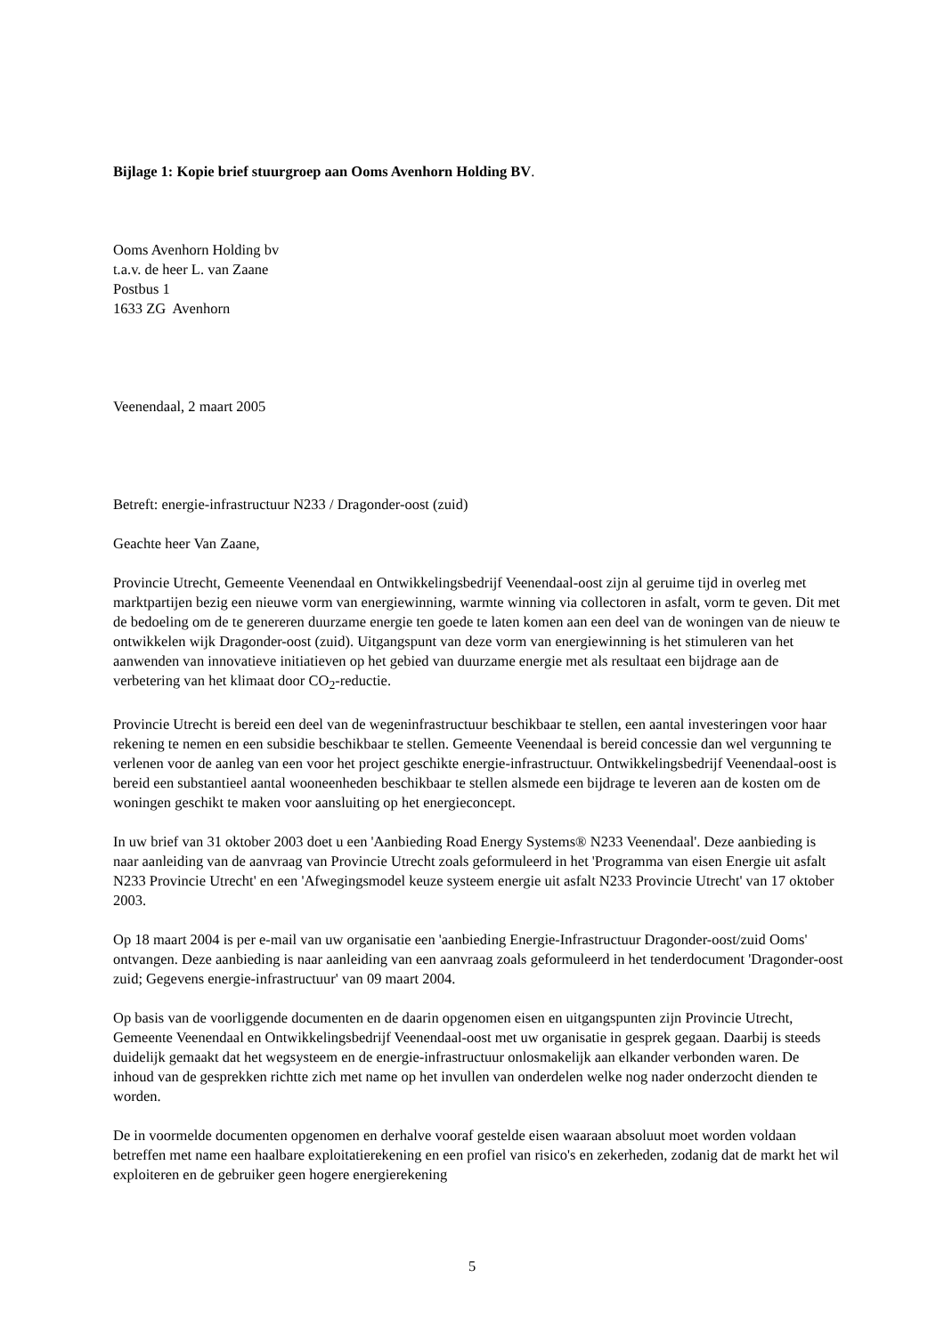Bijlage 1: Kopie brief stuurgroep aan Ooms Avenhorn Holding BV.
Ooms Avenhorn Holding bv
t.a.v. de heer L. van Zaane
Postbus 1
1633 ZG Avenhorn
Veenendaal, 2 maart 2005
Betreft: energie-infrastructuur N233 / Dragonder-oost (zuid)
Geachte heer Van Zaane,
Provincie Utrecht, Gemeente Veenendaal en Ontwikkelingsbedrijf Veenendaal-oost zijn al geruime tijd in overleg met marktpartijen bezig een nieuwe vorm van energiewinning, warmte winning via collectoren in asfalt, vorm te geven. Dit met de bedoeling om de te genereren duurzame energie ten goede te laten komen aan een deel van de woningen van de nieuw te ontwikkelen wijk Dragonder-oost (zuid). Uitgangspunt van deze vorm van energiewinning is het stimuleren van het aanwenden van innovatieve initiatieven op het gebied van duurzame energie met als resultaat een bijdrage aan de verbetering van het klimaat door CO<sub>2</sub>-reductie.
Provincie Utrecht is bereid een deel van de wegeninfrastructuur beschikbaar te stellen, een aantal investeringen voor haar rekening te nemen en een subsidie beschikbaar te stellen. Gemeente Veenendaal is bereid concessie dan wel vergunning te verlenen voor de aanleg van een voor het project geschikte energie-infrastructuur. Ontwikkelingsbedrijf Veenendaal-oost is bereid een substantieel aantal wooneenheden beschikbaar te stellen alsmede een bijdrage te leveren aan de kosten om de woningen geschikt te maken voor aansluiting op het energieconcept.
In uw brief van 31 oktober 2003 doet u een 'Aanbieding Road Energy Systems® N233 Veenendaal'. Deze aanbieding is naar aanleiding van de aanvraag van Provincie Utrecht zoals geformuleerd in het 'Programma van eisen Energie uit asfalt N233 Provincie Utrecht' en een 'Afwegingsmodel keuze systeem energie uit asfalt N233 Provincie Utrecht' van 17 oktober 2003.
Op 18 maart 2004 is per e-mail van uw organisatie een 'aanbieding Energie-Infrastructuur Dragonder-oost/zuid Ooms' ontvangen. Deze aanbieding is naar aanleiding van een aanvraag zoals geformuleerd in het tenderdocument 'Dragonder-oost zuid; Gegevens energie-infrastructuur' van 09 maart 2004.
Op basis van de voorliggende documenten en de daarin opgenomen eisen en uitgangspunten zijn Provincie Utrecht, Gemeente Veenendaal en Ontwikkelingsbedrijf Veenendaal-oost met uw organisatie in gesprek gegaan. Daarbij is steeds duidelijk gemaakt dat het wegsysteem en de energie-infrastructuur onlosmakelijk aan elkander verbonden waren. De inhoud van de gesprekken richtte zich met name op het invullen van onderdelen welke nog nader onderzocht dienden te worden.
De in voormelde documenten opgenomen en derhalve vooraf gestelde eisen waaraan absoluut moet worden voldaan betreffen met name een haalbare exploitatierekening en een profiel van risico's en zekerheden, zodanig dat de markt het wil exploiteren en de gebruiker geen hogere energierekening
5